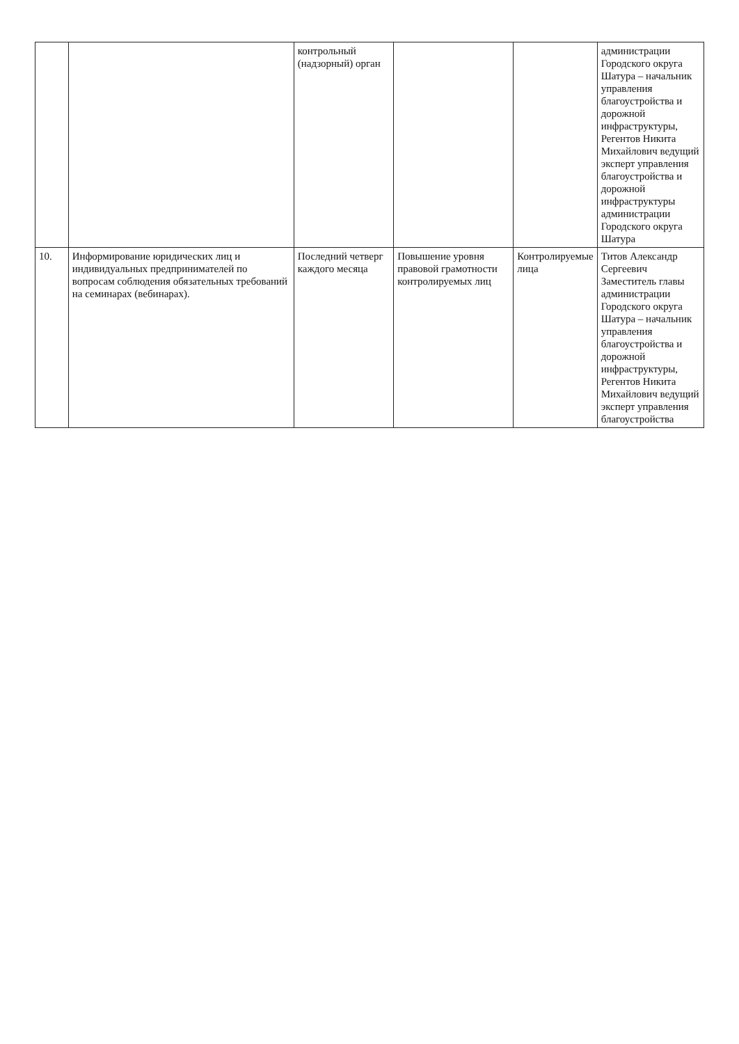| | | контрольный (надзорный) орган | | | администрации Городского округа Шатура – начальник управления благоустройства и дорожной инфраструктуры, Регентов Никита Михайлович ведущий эксперт управления благоустройства и дорожной инфраструктуры администрации Городского округа Шатура |
| 10. | Информирование юридических лиц и индивидуальных предпринимателей по вопросам соблюдения обязательных требований на семинарах (вебинарах). | Последний четверг каждого месяца | Повышение уровня правовой грамотности контролируемых лиц | Контролируемые лица | Титов Александр Сергеевич Заместитель главы администрации Городского округа Шатура – начальник управления благоустройства и дорожной инфраструктуры, Регентов Никита Михайлович ведущий эксперт управления благоустройства |